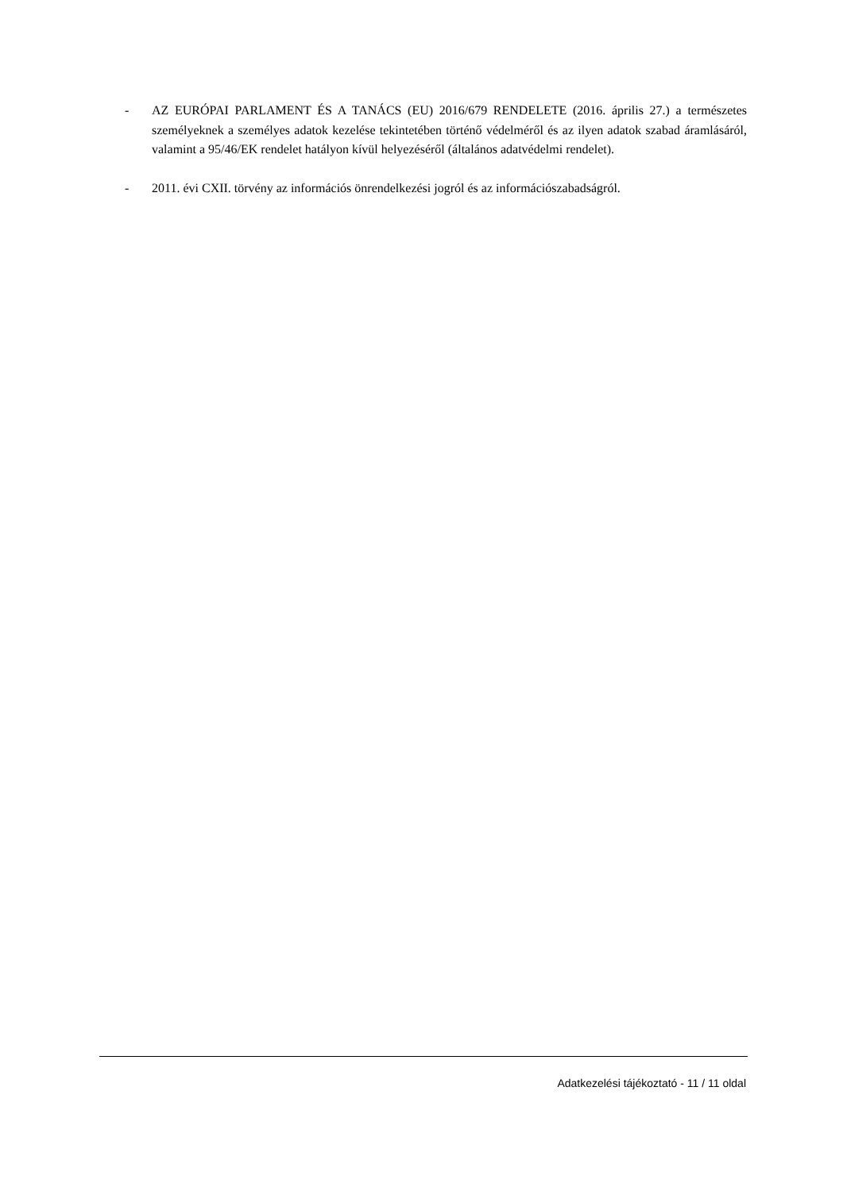- AZ EURÓPAI PARLAMENT ÉS A TANÁCS (EU) 2016/679 RENDELETE (2016. április 27.) a természetes személyeknek a személyes adatok kezelése tekintetében történő védelméről és az ilyen adatok szabad áramlásáról, valamint a 95/46/EK rendelet hatályon kívül helyezéséről (általános adatvédelmi rendelet).
- 2011. évi CXII. törvény az információs önrendelkezési jogról és az információszabadságról.
Adatkezelési tájékoztató - 11 / 11 oldal